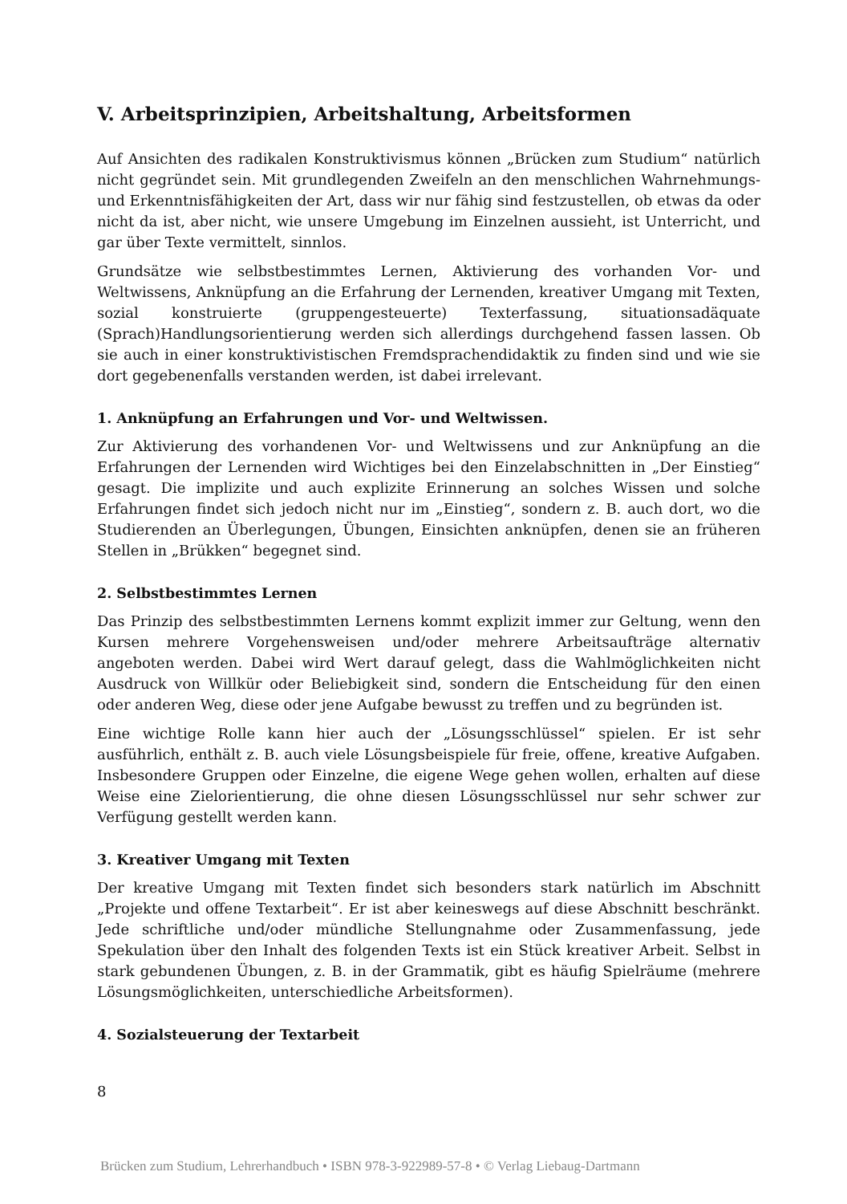V. Arbeitsprinzipien, Arbeitshaltung, Arbeitsformen
Auf Ansichten des radikalen Konstruktivismus können „Brücken zum Studium“ natürlich nicht gegründet sein. Mit grundlegenden Zweifeln an den menschlichen Wahrnehmungs- und Erkenntnisfähigkeiten der Art, dass wir nur fähig sind festzustellen, ob etwas da oder nicht da ist, aber nicht, wie unsere Umgebung im Einzelnen aussieht, ist Unterricht, und gar über Texte vermittelt, sinnlos.
Grundsätze wie selbstbestimmtes Lernen, Aktivierung des vorhanden Vor- und Weltwissens, Anknüpfung an die Erfahrung der Lernenden, kreativer Umgang mit Texten, sozial konstruierte (gruppengesteuerte) Texterfassung, situationsadäquate (Sprach)Handlungsorientierung werden sich allerdings durchgehend fassen lassen. Ob sie auch in einer konstruktivistischen Fremdsprachendidaktik zu finden sind und wie sie dort gegebenenfalls verstanden werden, ist dabei irrelevant.
1. Anknüpfung an Erfahrungen und Vor- und Weltwissen.
Zur Aktivierung des vorhandenen Vor- und Weltwissens und zur Anknüpfung an die Erfahrungen der Lernenden wird Wichtiges bei den Einzelabschnitten in „Der Einstieg“ gesagt. Die implizite und auch explizite Erinnerung an solches Wissen und solche Erfahrungen findet sich jedoch nicht nur im „Einstieg“, sondern z. B. auch dort, wo die Studierenden an Überlegungen, Übungen, Einsichten anknüpfen, denen sie an früheren Stellen in „Brükken“ begegnet sind.
2. Selbstbestimmtes Lernen
Das Prinzip des selbstbestimmten Lernens kommt explizit immer zur Geltung, wenn den Kursen mehrere Vorgehensweisen und/oder mehrere Arbeitsaufträge alternativ angeboten werden. Dabei wird Wert darauf gelegt, dass die Wahlmöglichkeiten nicht Ausdruck von Willkür oder Beliebigkeit sind, sondern die Entscheidung für den einen oder anderen Weg, diese oder jene Aufgabe bewusst zu treffen und zu begründen ist.
Eine wichtige Rolle kann hier auch der „Lösungsschlüssel“ spielen. Er ist sehr ausführlich, enthält z. B. auch viele Lösungsbeispiele für freie, offene, kreative Aufgaben. Insbesondere Gruppen oder Einzelne, die eigene Wege gehen wollen, erhalten auf diese Weise eine Zielorientierung, die ohne diesen Lösungsschlüssel nur sehr schwer zur Verfügung gestellt werden kann.
3. Kreativer Umgang mit Texten
Der kreative Umgang mit Texten findet sich besonders stark natürlich im Abschnitt „Projekte und offene Textarbeit“. Er ist aber keineswegs auf diese Abschnitt beschränkt. Jede schriftliche und/oder mündliche Stellungnahme oder Zusammenfassung, jede Spekulation über den Inhalt des folgenden Texts ist ein Stück kreativer Arbeit. Selbst in stark gebundenen Übungen, z. B. in der Grammatik, gibt es häufig Spielräume (mehrere Lösungsmöglichkeiten, unterschiedliche Arbeitsformen).
4. Sozialsteuerung der Textarbeit
8
Brücken zum Studium, Lehrerhandbuch • ISBN 978-3-922989-57-8 • © Verlag Liebaug-Dartmann